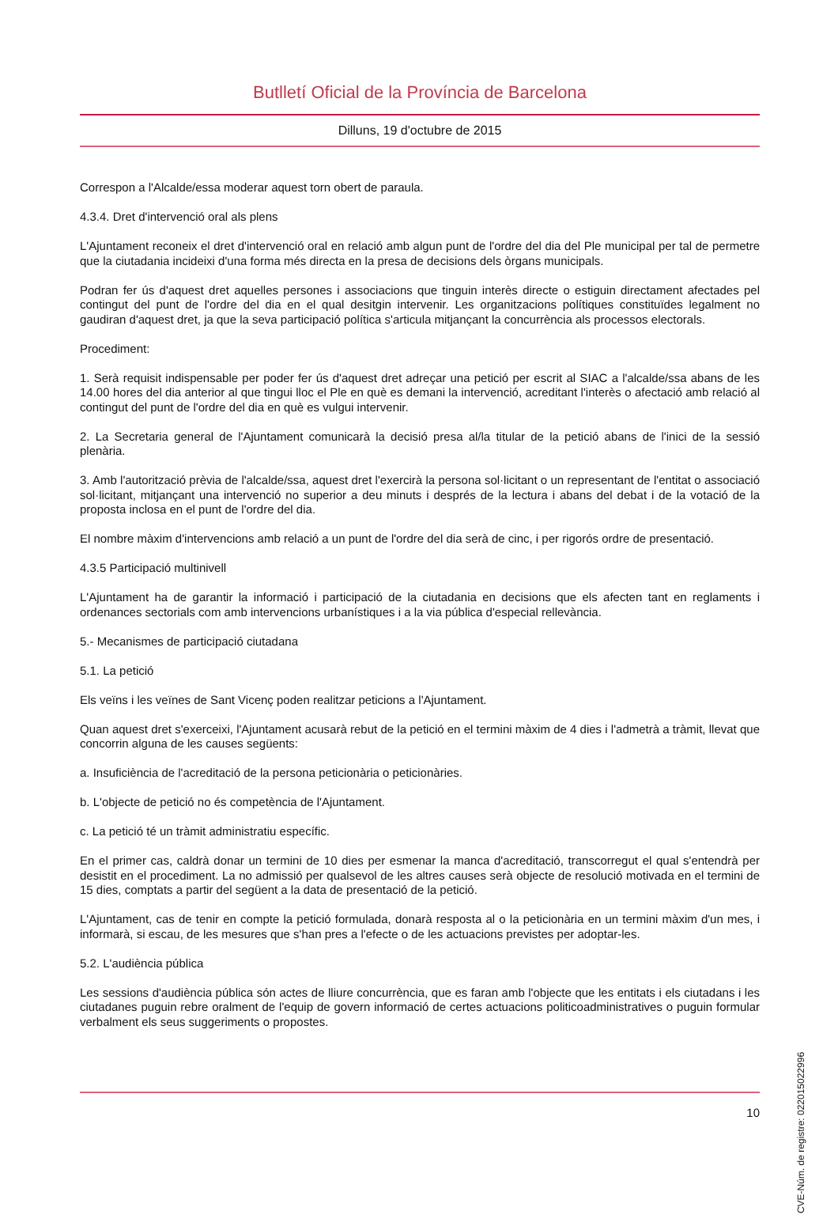Butlletí Oficial de la Província de Barcelona
Dilluns, 19 d'octubre de 2015
Correspon a l'Alcalde/essa moderar aquest torn obert de paraula.
4.3.4. Dret d'intervenció oral als plens
L'Ajuntament reconeix el dret d'intervenció oral en relació amb algun punt de l'ordre del dia del Ple municipal per tal de permetre que la ciutadania incideixi d'una forma més directa en la presa de decisions dels òrgans municipals.
Podran fer ús d'aquest dret aquelles persones i associacions que tinguin interès directe o estiguin directament afectades pel contingut del punt de l'ordre del dia en el qual desitgin intervenir. Les organitzacions polítiques constituïdes legalment no gaudiran d'aquest dret, ja que la seva participació política s'articula mitjançant la concurrència als processos electorals.
Procediment:
1. Serà requisit indispensable per poder fer ús d'aquest dret adreçar una petició per escrit al SIAC a l'alcalde/ssa abans de les 14.00 hores del dia anterior al que tingui lloc el Ple en què es demani la intervenció, acreditant l'interès o afectació amb relació al contingut del punt de l'ordre del dia en què es vulgui intervenir.
2. La Secretaria general de l'Ajuntament comunicarà la decisió presa al/la titular de la petició abans de l'inici de la sessió plenària.
3. Amb l'autorització prèvia de l'alcalde/ssa, aquest dret l'exercirà la persona sol·licitant o un representant de l'entitat o associació sol·licitant, mitjançant una intervenció no superior a deu minuts i després de la lectura i abans del debat i de la votació de la proposta inclosa en el punt de l'ordre del dia.
El nombre màxim d'intervencions amb relació a un punt de l'ordre del dia serà de cinc, i per rigorós ordre de presentació.
4.3.5 Participació multinivell
L'Ajuntament ha de garantir la informació i participació de la ciutadania en decisions que els afecten tant en reglaments i ordenances sectorials com amb intervencions urbanístiques i a la via pública d'especial rellevància.
5.- Mecanismes de participació ciutadana
5.1. La petició
Els veïns i les veïnes de Sant Vicenç poden realitzar peticions a l'Ajuntament.
Quan aquest dret s'exerceixi, l'Ajuntament acusarà rebut de la petició en el termini màxim de 4 dies i l'admetrà a tràmit, llevat que concorrin alguna de les causes següents:
a. Insuficiència de l'acreditació de la persona peticionària o peticionàries.
b. L'objecte de petició no és competència de l'Ajuntament.
c. La petició té un tràmit administratiu específic.
En el primer cas, caldrà donar un termini de 10 dies per esmenar la manca d'acreditació, transcorregut el qual s'entendrà per desistit en el procediment. La no admissió per qualsevol de les altres causes serà objecte de resolució motivada en el termini de 15 dies, comptats a partir del següent a la data de presentació de la petició.
L'Ajuntament, cas de tenir en compte la petició formulada, donarà resposta al o la peticionària en un termini màxim d'un mes, i informarà, si escau, de les mesures que s'han pres a l'efecte o de les actuacions previstes per adoptar-les.
5.2. L'audiència pública
Les sessions d'audiència pública són actes de lliure concurrència, que es faran amb l'objecte que les entitats i els ciutadans i les ciutadanes puguin rebre oralment de l'equip de govern informació de certes actuacions politicoadministratives o puguin formular verbalment els seus suggeriments o propostes.
10
CVE-Núm. de registre: 022015022996